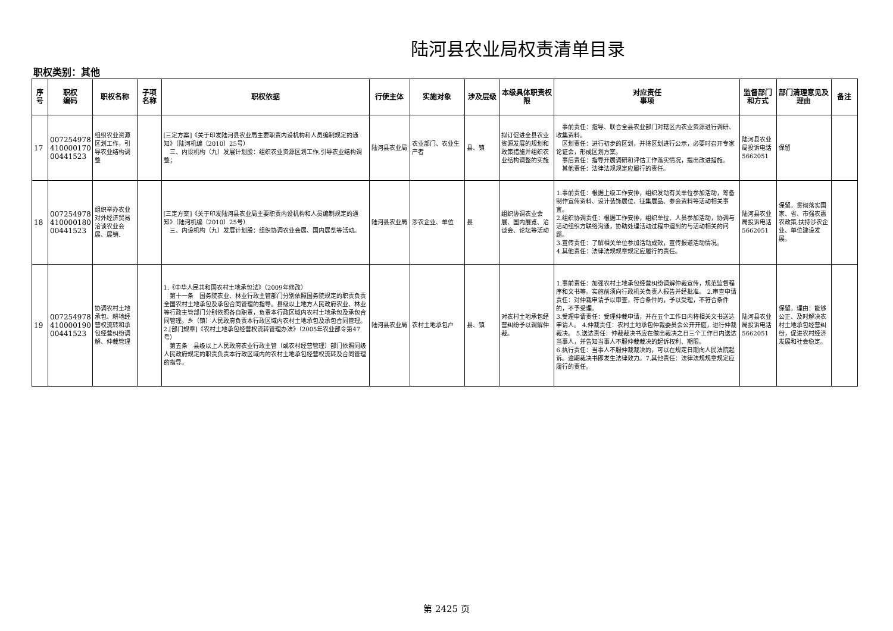陆河县农业局权责清单目录
职权类别：其他
| 序号 | 职权 编码 | 职权名称 | 子项名称 | 职权依据 | 行使主体 | 实施对象 | 涉及层级 | 本级具体职责权限 | 对应责任 事项 | 监督部门和方式 | 部门清理意见及理由 | 备注 |
| --- | --- | --- | --- | --- | --- | --- | --- | --- | --- | --- | --- | --- |
| 17 | 007254978 410000170 00441523 | 组织农业资源区划工作，引导农业结构调整 | | [三定方案]《关于印发陆河县农业局主要职责内设机构和人员编制规定的通知》（陆河机编〔2010〕25号） 三、内设机构（九）发展计划股：组织农业资源区划工作,引导农业结构调整； | 陆河县农业局 | 农业部门、农业生产者 | 县、镇 | 拟订促进全县农业资源发展的规划和政策措施并组织农业结构调整的实施 | 事前责任：指导、联合全县农业部门对辖区内农业资源进行调研、收集资料。 区划责任：进行初步的区划，并将区划进行公示，必要时召开专家论证会，形成区划方案。 事后责任：指导开展调研和评估工作落实情况，提出改进措施。 其他责任：法律法规规定应履行的责任。 | 陆河县农业局投诉电话5662051 | 保留 | |
| 18 | 007254978 410000180 00441523 | 组织举办农业对外经济贸易洽谈农业会展、展销. | | [三定方案]《关于印发陆河县农业局主要职责内设机构和人员编制规定的通知》（陆河机编〔2010〕25号） 三、内设机构（九）发展计划股：组织协调农业会展、国内展览等活动。 | 陆河县农业局 | 涉农企业、单位 | 县 | 组织协调农业会展、国内展览、洽谈会、论坛等活动 | 1.事前责任：根据上级工作安排，组织发动有关单位参加活动，筹备制作宣传资料、设计装饰展位、征集展品、参会资料等活动相关事宜。 2.组织协调责任：根据工作安排，组织单位、人员参加活动，协调与活动组织方联络沟通，协助处理活动过程中遇到的与活动相关的问题。 3.宣传责任：了解相关单位参加活动成效，宣传报道活动情况。 4.其他责任：法律法规规章规定应履行的责任。 | 陆河县农业局投诉电话5662051 | 保留。贯彻落实国家、省、市强农惠农政策,扶持涉农企业、单位建设发展。 | |
| 19 | 007254978 410000190 00441523 | 协调农村土地承包、耕地经营权流转和承包经营纠纷调解、仲裁管理 | | 1.《中华人民共和国农村土地承包法》（2009年修改） 第十一条 国务院农业、林业行政主管部门分别依照国务院规定的职责负责全国农村土地承包及承包合同管理的指导。县级以上地方人民政府农业、林业等行政主管部门分别依照各自职责，负责本行政区域内农村土地承包及承包合同管理。乡（镇）人民政府负责本行政区域内农村土地承包及承包合同管理。 2.[部门规章]《农村土地承包经营权流转管理办法》（2005年农业部令第47号） 第五条 县级以上人民政府农业行政主管（或农村经营管理）部门依照同级人民政府规定的职责负责本行政区域内的农村土地承包经营权流转及合同管理的指导。 | 陆河县农业局 | 农村土地承包户 | 县、镇 | 对农村土地承包经营纠纷予以调解仲裁。 | 1.事前责任：加强农村土地承包经营纠纷调解仲裁宣传，规范监督程序和文书等。实施前须向行政机关负责人报告并经批准。 2.审查申请责任：对仲裁申请予以审查，符合条件的，予以受理，不符合条件的，不予受理。 3.受理申请责任：受理仲裁申请，并在五个工作日内将相关文书送达申请人。 4.仲裁责任：农村土地承包仲裁委员会公开开庭，进行仲裁裁决。 5.送达责任：仲裁裁决书应在做出裁决之日三个工作日内送达当事人，并告知当事人不服仲裁裁决的起诉权利、期限。 6.执行责任：当事人不服仲裁裁决的，可以在规定日期向人民法院起诉。逾期裁决书即发生法律效力。7.其他责任：法律法规规章规定应履行的责任。 | 陆河县农业局投诉电话5662051 | 保留。理由：能够公正、及时解决农村土地承包经营纠纷，促进农村经济发展和社会稳定。 | |
第 2425 页